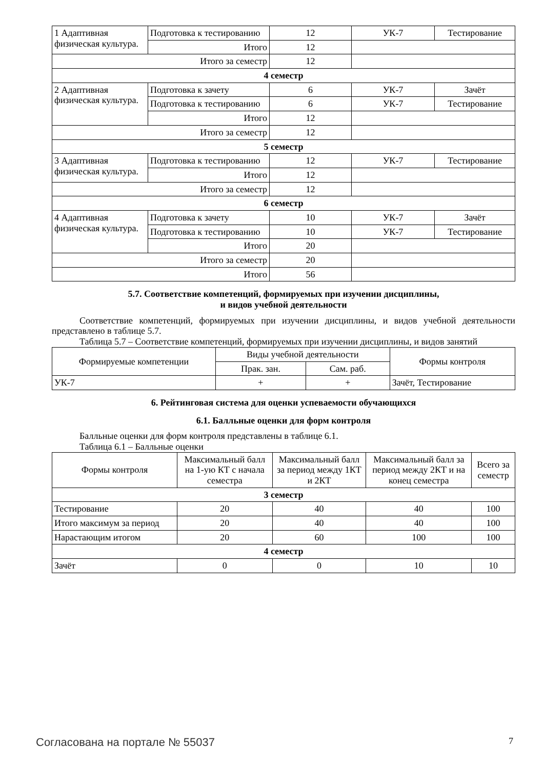| 1 Адаптивная физическая культура. | Подготовка к тестированию | 12 | УК-7 | Тестирование |
| | Итого | 12 | | |
| Итого за семестр | | 12 | | |
| 4 семестр | | | | |
| 2 Адаптивная физическая культура. | Подготовка к зачету | 6 | УК-7 | Зачёт |
| | Подготовка к тестированию | 6 | УК-7 | Тестирование |
| | Итого | 12 | | |
| Итого за семестр | | 12 | | |
| 5 семестр | | | | |
| 3 Адаптивная физическая культура. | Подготовка к тестированию | 12 | УК-7 | Тестирование |
| | Итого | 12 | | |
| Итого за семестр | | 12 | | |
| 6 семестр | | | | |
| 4 Адаптивная физическая культура. | Подготовка к зачету | 10 | УК-7 | Зачёт |
| | Подготовка к тестированию | 10 | УК-7 | Тестирование |
| | Итого | 20 | | |
| Итого за семестр | | 20 | | |
| Итого | | 56 | | |
5.7. Соответствие компетенций, формируемых при изучении дисциплины,
и видов учебной деятельности
Соответствие компетенций, формируемых при изучении дисциплины, и видов учебной деятельности представлено в таблице 5.7.
Таблица 5.7 – Соответствие компетенций, формируемых при изучении дисциплины, и видов занятий
| Формируемые компетенции | Виды учебной деятельности | | Формы контроля |
| --- | --- | --- | --- |
| | Прак. зан. | Сам. раб. | |
| УК-7 | + | + | Зачёт, Тестирование |
6. Рейтинговая система для оценки успеваемости обучающихся
6.1. Балльные оценки для форм контроля
Балльные оценки для форм контроля представлены в таблице 6.1.
Таблица 6.1 – Балльные оценки
| Формы контроля | Максимальный балл на 1-ую КТ с начала семестра | Максимальный балл за период между 1КТ и 2КТ | Максимальный балл за период между 2КТ и на конец семестра | Всего за семестр |
| --- | --- | --- | --- | --- |
| 3 семестр | | | | |
| Тестирование | 20 | 40 | 40 | 100 |
| Итого максимум за период | 20 | 40 | 40 | 100 |
| Нарастающим итогом | 20 | 60 | 100 | 100 |
| 4 семестр | | | | |
| Зачёт | 0 | 0 | 10 | 10 |
Согласована на портале № 55037 7